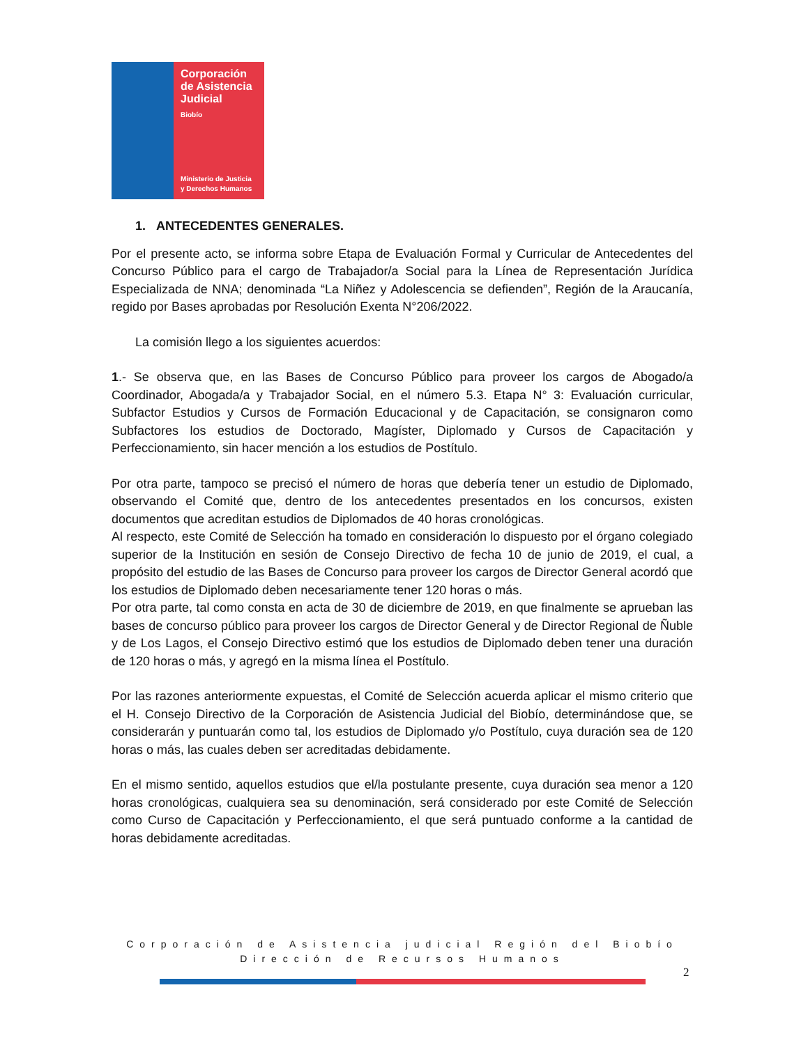Corporación
de Asistencia
Judicial
Biobío
Ministerio de Justicia
y Derechos Humanos
1. ANTECEDENTES GENERALES.
Por el presente acto, se informa sobre Etapa de Evaluación Formal y Curricular de Antecedentes del Concurso Público para el cargo de Trabajador/a Social para la Línea de Representación Jurídica Especializada de NNA; denominada “La Niñez y Adolescencia se defienden”, Región de la Araucanía, regido por Bases aprobadas por Resolución Exenta N°206/2022.
La comisión llego a los siguientes acuerdos:
1.- Se observa que, en las Bases de Concurso Público para proveer los cargos de Abogado/a Coordinador, Abogada/a y Trabajador Social, en el número 5.3. Etapa N° 3: Evaluación curricular, Subfactor Estudios y Cursos de Formación Educacional y de Capacitación, se consignaron como Subfactores los estudios de Doctorado, Magíster, Diplomado y Cursos de Capacitación y Perfeccionamiento, sin hacer mención a los estudios de Postítulo.
Por otra parte, tampoco se precisó el número de horas que debería tener un estudio de Diplomado, observando el Comité que, dentro de los antecedentes presentados en los concursos, existen documentos que acreditan estudios de Diplomados de 40 horas cronológicas.
Al respecto, este Comité de Selección ha tomado en consideración lo dispuesto por el órgano colegiado superior de la Institución en sesión de Consejo Directivo de fecha 10 de junio de 2019, el cual, a propósito del estudio de las Bases de Concurso para proveer los cargos de Director General acordó que los estudios de Diplomado deben necesariamente tener 120 horas o más.
Por otra parte, tal como consta en acta de 30 de diciembre de 2019, en que finalmente se aprueban las bases de concurso público para proveer los cargos de Director General y de Director Regional de Ñuble y de Los Lagos, el Consejo Directivo estimó que los estudios de Diplomado deben tener una duración de 120 horas o más, y agregó en la misma línea el Postítulo.
Por las razones anteriormente expuestas, el Comité de Selección acuerda aplicar el mismo criterio que el H. Consejo Directivo de la Corporación de Asistencia Judicial del Biobío, determinándose que, se considerarán y puntuarán como tal, los estudios de Diplomado y/o Postítulo, cuya duración sea de 120 horas o más, las cuales deben ser acreditadas debidamente.
En el mismo sentido, aquellos estudios que el/la postulante presente, cuya duración sea menor a 120 horas cronológicas, cualquiera sea su denominación, será considerado por este Comité de Selección como Curso de Capacitación y Perfeccionamiento, el que será puntuado conforme a la cantidad de horas debidamente acreditadas.
Corporación de Asistencia judicial Región del Biobío
Dirección de Recursos Humanos
2